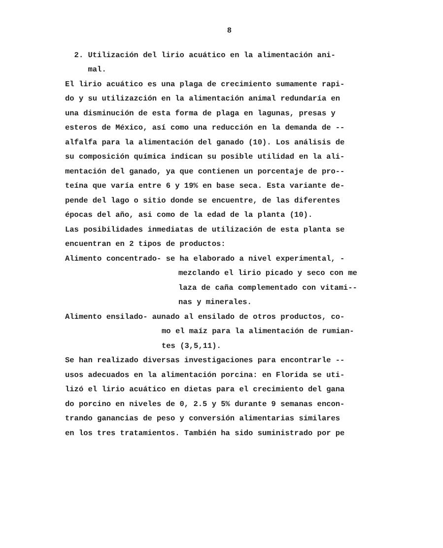8
2. Utilización del lirio acuático en la alimentación ani-
mal.
El lirio acuático es una plaga de crecimiento sumamente rapi-
do y su utilizazción en la alimentación animal redundaría en
una disminución de esta forma de plaga en lagunas, presas y
esteros de México, así como una reducción en la demanda de --
alfalfa para la alimentación del ganado (10). Los análisis de
su composición química indican su posible utilidad en la ali-
mentación del ganado, ya que contienen un porcentaje de pro--
teína que varía entre 6 y 19% en base seca. Esta variante de-
pende del lago o sitio donde se encuentre, de las diferentes
épocas del año, asi como de la edad de la planta (10).
Las posibilidades inmediatas de utilización de esta planta se
encuentran en 2 tipos de productos:
Alimento concentrado- se ha elaborado a nivel experimental, -
mezclando el lirio picado y seco con me
laza de caña complementado con vitami--
nas y minerales.
Alimento ensilado- aunado al ensilado de otros productos, co-
mo el maíz para la alimentación de rumian-
tes (3,5,11).
Se han realizado diversas investigaciones para encontrarle --
usos adecuados en la alimentación porcina: en Florida se uti-
lizó el lirio acuático en dietas para el crecimiento del gana
do porcino en niveles de 0, 2.5 y 5% durante 9 semanas encon-
trando ganancias de peso y conversión alimentarias similares
en los tres tratamientos. También ha sido suministrado por pe